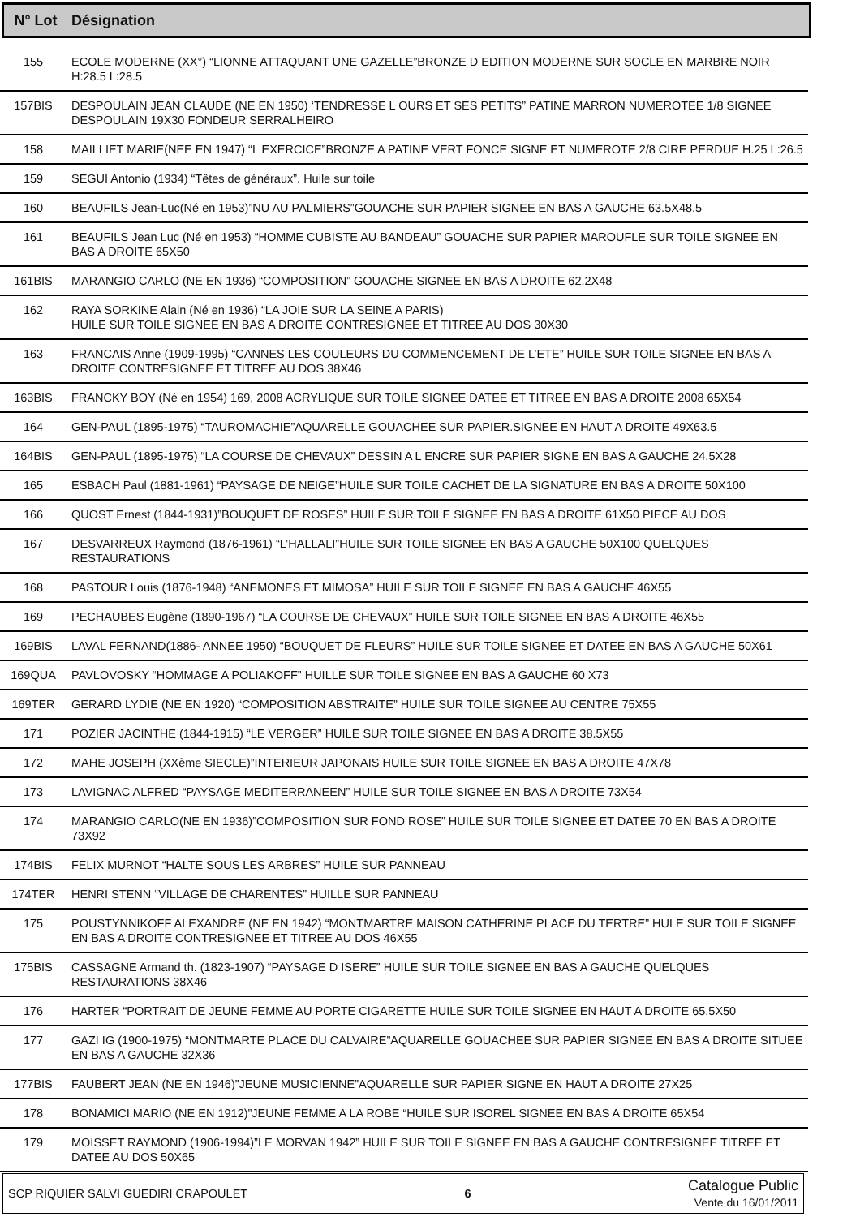| N° Lot | Désignation |
| --- | --- |
| 155 | ECOLE MODERNE (XX°) “LIONNE ATTAQUANT UNE GAZELLE”BRONZE D EDITION MODERNE SUR SOCLE EN MARBRE NOIR H:28.5 L:28.5 |
| 157BIS | DESPOULAIN JEAN CLAUDE (NE EN 1950) ‘TENDRESSE L OURS ET SES PETITS” PATINE MARRON NUMEROTEE 1/8 SIGNEE DESPOULAIN 19X30 FONDEUR SERRALHEIRO |
| 158 | MAILLIET MARIE(NEE EN 1947) “L EXERCICE”BRONZE A PATINE VERT FONCE SIGNE ET NUMEROTE 2/8 CIRE PERDUE H.25 L:26.5 |
| 159 | SEGUI Antonio (1934) “Têtes de généraux”. Huile sur toile |
| 160 | BEAUFILS Jean-Luc(Né en 1953)”NU AU PALMIERS”GOUACHE SUR PAPIER SIGNEE EN BAS A GAUCHE 63.5X48.5 |
| 161 | BEAUFILS Jean Luc (Né en 1953) “HOMME CUBISTE AU BANDEAU” GOUACHE SUR PAPIER MAROUFLE SUR TOILE SIGNEE EN BAS A DROITE 65X50 |
| 161BIS | MARANGIO CARLO (NE EN 1936) “COMPOSITION” GOUACHE SIGNEE EN BAS A DROITE 62.2X48 |
| 162 | RAYA SORKINE Alain (Né en 1936) “LA JOIE SUR LA SEINE A PARIS) HUILE SUR TOILE SIGNEE EN BAS A DROITE CONTRESIGNEE ET TITREE AU DOS 30X30 |
| 163 | FRANCAIS Anne (1909-1995) “CANNES LES COULEURS DU COMMENCEMENT DE L’ETE” HUILE SUR TOILE SIGNEE EN BAS A DROITE CONTRESIGNEE ET TITREE AU DOS 38X46 |
| 163BIS | FRANCKY BOY (Né en 1954) 169, 2008 ACRYLIQUE SUR TOILE SIGNEE DATEE ET TITREE EN BAS A DROITE 2008 65X54 |
| 164 | GEN-PAUL (1895-1975) “TAUROMACHIE”AQUARELLE GOUACHEE SUR PAPIER.SIGNEE EN HAUT A DROITE 49X63.5 |
| 164BIS | GEN-PAUL (1895-1975) “LA COURSE DE CHEVAUX” DESSIN A L ENCRE SUR PAPIER SIGNE EN BAS A GAUCHE 24.5X28 |
| 165 | ESBACH Paul (1881-1961) “PAYSAGE DE NEIGE”HUILE SUR TOILE CACHET DE LA SIGNATURE EN BAS A DROITE 50X100 |
| 166 | QUOST Ernest (1844-1931)”BOUQUET DE ROSES” HUILE SUR TOILE SIGNEE EN BAS A DROITE 61X50 PIECE AU DOS |
| 167 | DESVARREUX Raymond (1876-1961) “L’HALLALI”HUILE SUR TOILE SIGNEE EN BAS A GAUCHE 50X100 QUELQUES RESTAURATIONS |
| 168 | PASTOUR Louis (1876-1948) “ANEMONES ET MIMOSA” HUILE SUR TOILE SIGNEE EN BAS A GAUCHE 46X55 |
| 169 | PECHAUBES Eugène (1890-1967) “LA COURSE DE CHEVAUX” HUILE SUR TOILE SIGNEE EN BAS A DROITE 46X55 |
| 169BIS | LAVAL FERNAND(1886- ANNEE 1950) “BOUQUET DE FLEURS” HUILE SUR TOILE SIGNEE ET DATEE EN BAS A GAUCHE 50X61 |
| 169QUA | PAVLOVOSKY “HOMMAGE A POLIAKOFF” HUILLE SUR TOILE SIGNEE EN BAS A GAUCHE 60 X73 |
| 169TER | GERARD LYDIE (NE EN 1920) “COMPOSITION ABSTRAITE” HUILE SUR TOILE SIGNEE AU CENTRE 75X55 |
| 171 | POZIER JACINTHE (1844-1915) “LE VERGER” HUILE SUR TOILE SIGNEE EN BAS A DROITE 38.5X55 |
| 172 | MAHE JOSEPH (XXème SIECLE)”INTERIEUR JAPONAIS HUILE SUR TOILE SIGNEE EN BAS A DROITE 47X78 |
| 173 | LAVIGNAC ALFRED “PAYSAGE MEDITERRANEEN” HUILE SUR TOILE SIGNEE EN BAS A DROITE 73X54 |
| 174 | MARANGIO CARLO(NE EN 1936)”COMPOSITION SUR FOND ROSE” HUILE SUR TOILE SIGNEE ET DATEE 70 EN BAS A DROITE 73X92 |
| 174BIS | FELIX MURNOT “HALTE SOUS LES ARBRES” HUILE SUR PANNEAU |
| 174TER | HENRI STENN “VILLAGE DE CHARENTES” HUILLE SUR PANNEAU |
| 175 | POUSTYNNIKOFF ALEXANDRE (NE EN 1942) “MONTMARTRE MAISON CATHERINE PLACE DU TERTRE” HULE SUR TOILE SIGNEE EN BAS A DROITE CONTRESIGNEE ET TITREE AU DOS 46X55 |
| 175BIS | CASSAGNE Armand th. (1823-1907) “PAYSAGE D ISERE” HUILE SUR TOILE SIGNEE EN BAS A GAUCHE QUELQUES RESTAURATIONS 38X46 |
| 176 | HARTER “PORTRAIT DE JEUNE FEMME AU PORTE CIGARETTE HUILE SUR TOILE SIGNEE EN HAUT A DROITE 65.5X50 |
| 177 | GAZI IG (1900-1975) “MONTMARTE PLACE DU CALVAIRE”AQUARELLE GOUACHEE SUR PAPIER SIGNEE EN BAS A DROITE SITUEE EN BAS A GAUCHE 32X36 |
| 177BIS | FAUBERT JEAN (NE EN 1946)”JEUNE MUSICIENNE”AQUARELLE SUR PAPIER SIGNE EN HAUT A DROITE 27X25 |
| 178 | BONAMICI MARIO (NE EN 1912)”JEUNE FEMME A LA ROBE “HUILE SUR ISOREL SIGNEE EN BAS A DROITE 65X54 |
| 179 | MOISSET RAYMOND (1906-1994)”LE MORVAN 1942” HUILE SUR TOILE SIGNEE EN BAS A GAUCHE CONTRESIGNEE TITREE ET DATEE AU DOS 50X65 |
SCP RIQUIER SALVI GUEDIRI CRAPOULET 6
Catalogue Public
Vente du 16/01/2011